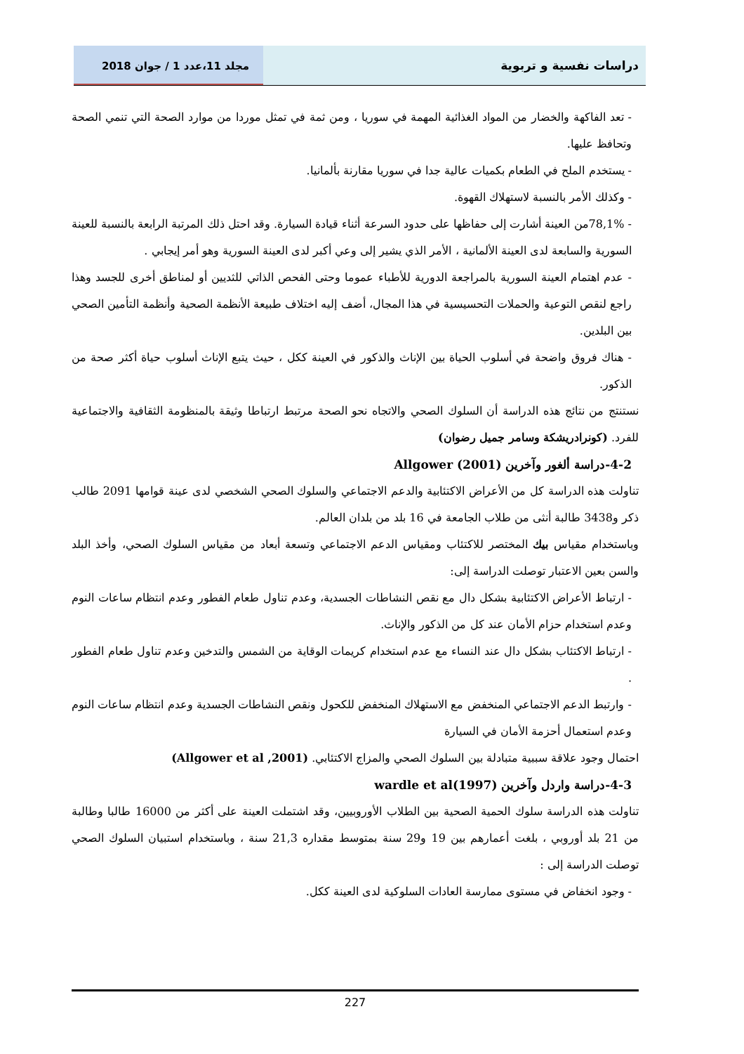مجلد 11،عدد 1 / جوان 2018 دراسات نفسية و تربوية
- تعد الفاكهة والخضار من المواد الغذائية المهمة في سوريا ، ومن ثمة في تمثل موردا من موارد الصحة التي تنمي الصحة وتحافظ عليها.
- يستخدم الملح في الطعام بكميات عالية جدا في سوريا مقارنة بألمانيا.
- وكذلك الأمر بالنسبة لاستهلاك القهوة.
- 78,1%من العينة أشارت إلى حفاظها على حدود السرعة أثناء قيادة السيارة. وقد احتل ذلك المرتبة الرابعة بالنسبة للعينة السورية والسابعة لدى العينة الألمانية ، الأمر الذي يشير إلى وعي أكبر لدى العينة السورية وهو أمر إيجابي .
- عدم اهتمام العينة السورية بالمراجعة الدورية للأطباء عموما وحتى الفحص الذاتي للثديين أو لمناطق أخرى للجسد وهذا راجع لنقص التوعية والحملات التحسيسية في هذا المجال، أضف إليه اختلاف طبيعة الأنظمة الصحية وأنظمة التأمين الصحي بين البلدين.
- هناك فروق واضحة في أسلوب الحياة بين الإناث والذكور في العينة ككل ، حيث يتبع الإناث أسلوب حياة أكثر صحة من الذكور.
نستنتج من نتائج هذه الدراسة أن السلوك الصحي والاتجاه نحو الصحة مرتبط ارتباطا وثيقة بالمنظومة الثقافية والاجتماعية للفرد. (كونرادريشكة وسامر جميل رضوان)
4-2-دراسة ألغور وآخرين Allgower (2001)
تناولت هذه الدراسة كل من الأعراض الاكتئابية والدعم الاجتماعي والسلوك الصحي الشخصي لدى عينة قوامها 2091 طالب ذكر و3438 طالبة أنثى من طلاب الجامعة في 16 بلد من بلدان العالم.
وباستخدام مقياس بيك المختصر للاكتئاب ومقياس الدعم الاجتماعي وتسعة أبعاد من مقياس السلوك الصحي، وأخذ البلد والسن بعين الاعتبار توصلت الدراسة إلى:
- ارتباط الأعراض الاكتئابية بشكل دال مع نقص النشاطات الجسدية، وعدم تناول طعام الفطور وعدم انتظام ساعات النوم وعدم استخدام حزام الأمان عند كل من الذكور والإناث.
- ارتباط الاكتئاب بشكل دال عند النساء مع عدم استخدام كريمات الوقاية من الشمس والتدخين وعدم تناول طعام الفطور .
- وارتبط الدعم الاجتماعي المنخفض مع الاستهلاك المنخفض للكحول ونقص النشاطات الجسدية وعدم انتظام ساعات النوم وعدم استعمال أحزمة الأمان في السيارة
احتمال وجود علاقة سببية متبادلة بين السلوك الصحي والمزاج الاكتئابي. (Allgower et al ,2001)
4-3-دراسة واردل وآخرين wardle et al(1997)
تناولت هذه الدراسة سلوك الحمية الصحية بين الطلاب الأوروبيين، وقد اشتملت العينة على أكثر من 16000 طالبا وطالبة من 21 بلد أوروبي ، بلغت أعمارهم بين 19 و29 سنة بمتوسط مقداره 21,3 سنة ، وباستخدام استبيان السلوك الصحي توصلت الدراسة إلى :
- وجود انخفاض في مستوى ممارسة العادات السلوكية لدى العينة ككل.
227